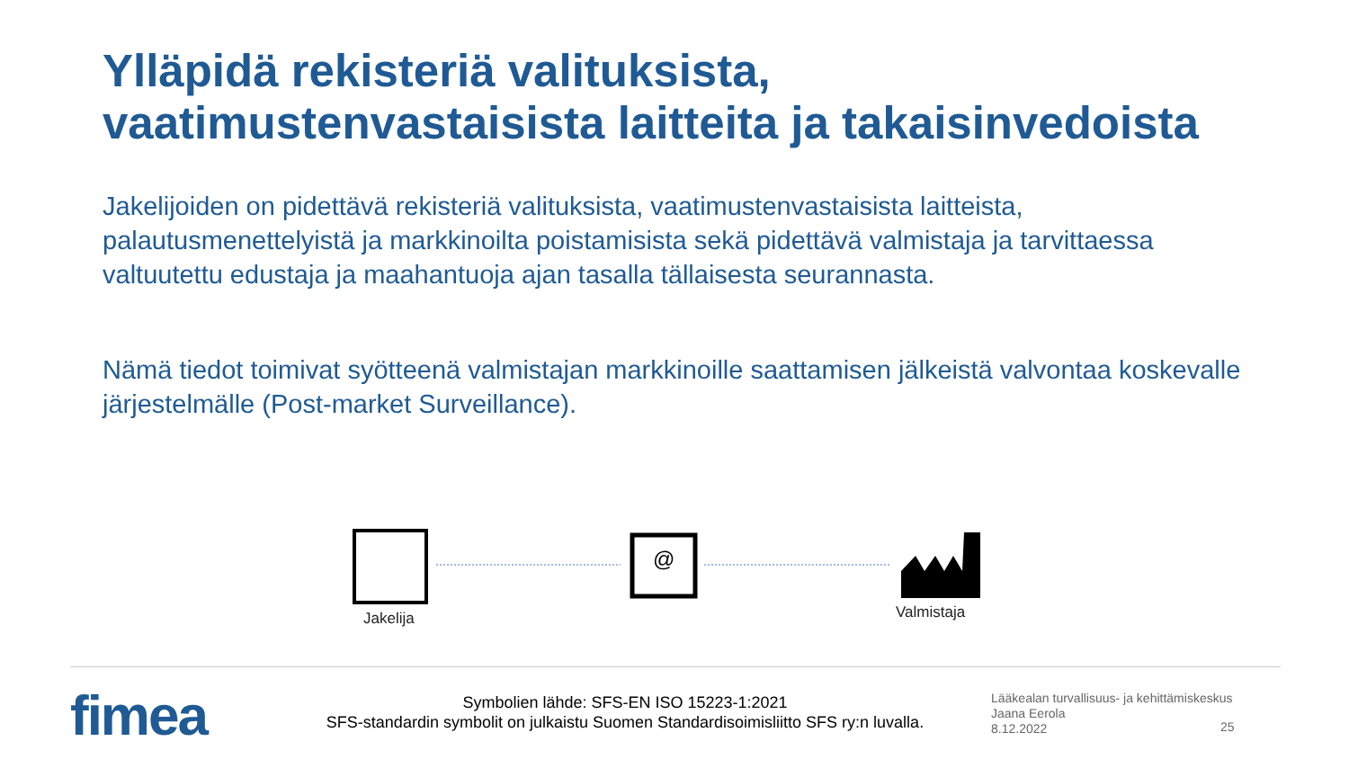Ylläpidä rekisteriä valituksista,
vaatimustenvastaisista laitteita ja takaisinvedoista
Jakelijoiden on pidettävä rekisteriä valituksista, vaatimustenvastaisista laitteista, palautusmenettelyistä ja markkinoilta poistamisista sekä pidettävä valmistaja ja tarvittaessa valtuutettu edustaja ja maahantuoja ajan tasalla tällaisesta seurannasta.
Nämä tiedot toimivat syötteenä valmistajan markkinoille saattamisen jälkeistä valvontaa koskevalle järjestelmälle (Post-market Surveillance).
@
Jakelija Valmistaja
fimea
Symbolien lähde: SFS-EN ISO 15223-1:2021
SFS-standardin symbolit on julkaistu Suomen Standardisoimisliitto SFS ry:n luvalla.
Lääkealan turvallisuus- ja kehittämiskeskus
Jaana Eerola
8.12.2022
25